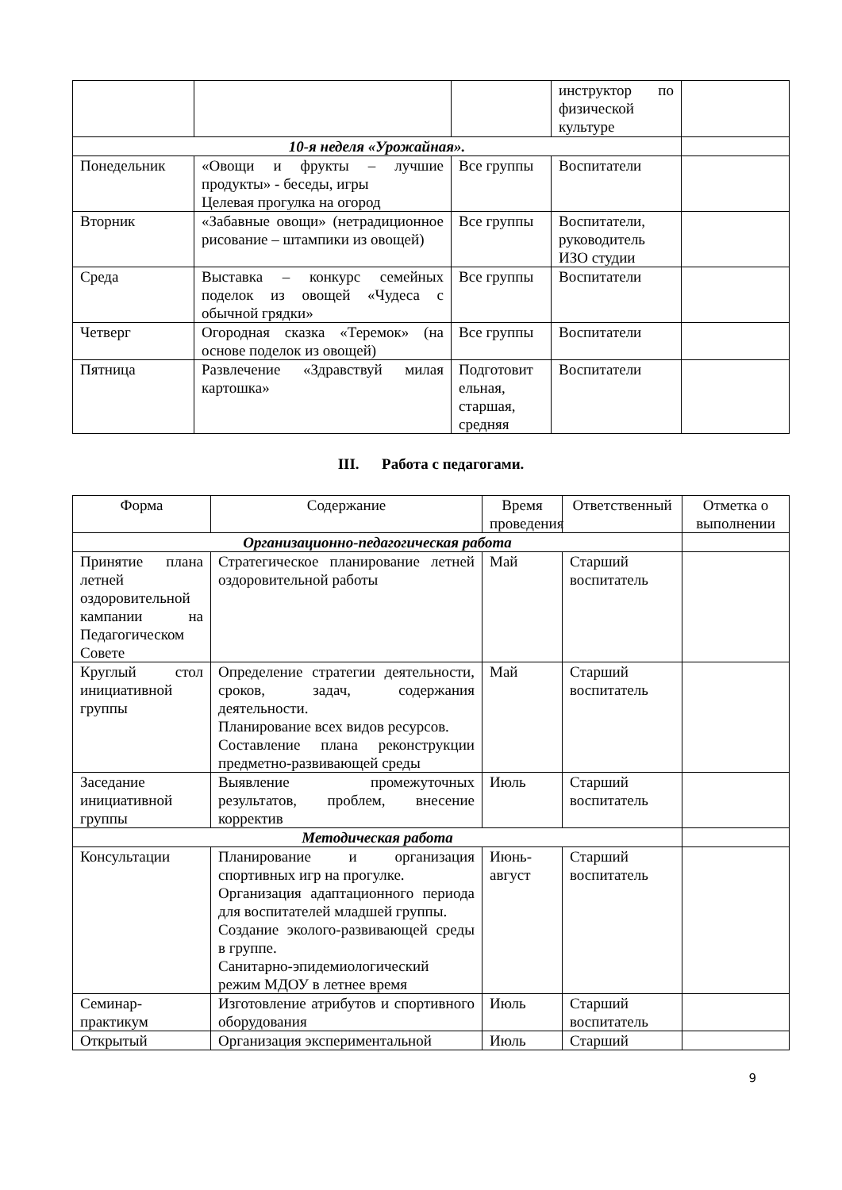| | | | инструктор по физической культуре | |
| 10-я неделя «Урожайная». | | | | |
| Понедельник | «Овощи и фрукты – лучшие продукты» - беседы, игры Целевая прогулка на огород | Все группы | Воспитатели | |
| Вторник | «Забавные овощи» (нетрадиционное рисование – штампики из овощей) | Все группы | Воспитатели, руководитель ИЗО студии | |
| Среда | Выставка – конкурс семейных поделок из овощей «Чудеса с обычной грядки» | Все группы | Воспитатели | |
| Четверг | Огородная сказка «Теремок» (на основе поделок из овощей) | Все группы | Воспитатели | |
| Пятница | Развлечение «Здравствуй милая картошка» | Подготовит ельная, старшая, средняя | Воспитатели | |
III. Работа с педагогами.
| Форма | Содержание | Время проведения | Ответственный | Отметка о выполнении |
| --- | --- | --- | --- | --- |
| Организационно-педагогическая работа | | | | |
| Принятие плана летней оздоровительной кампании на Педагогическом Совете | Стратегическое планирование летней оздоровительной работы | Май | Старший воспитатель | |
| Круглый стол инициативной группы | Определение стратегии деятельности, сроков, задач, содержания деятельности. Планирование всех видов ресурсов. Составление плана реконструкции предметно-развивающей среды | Май | Старший воспитатель | |
| Заседание инициативной группы | Выявление промежуточных результатов, проблем, внесение корректив | Июль | Старший воспитатель | |
| Методическая работа | | | | |
| Консультации | Планирование и организация спортивных игр на прогулке. Организация адаптационного периода для воспитателей младшей группы. Создание эколого-развивающей среды в группе. Санитарно-эпидемиологический режим МДОУ в летнее время | Июнь-август | Старший воспитатель | |
| Семинар-практикум | Изготовление атрибутов и спортивного оборудования | Июль | Старший воспитатель | |
| Открытый | Организация экспериментальной | Июль | Старший | |
9